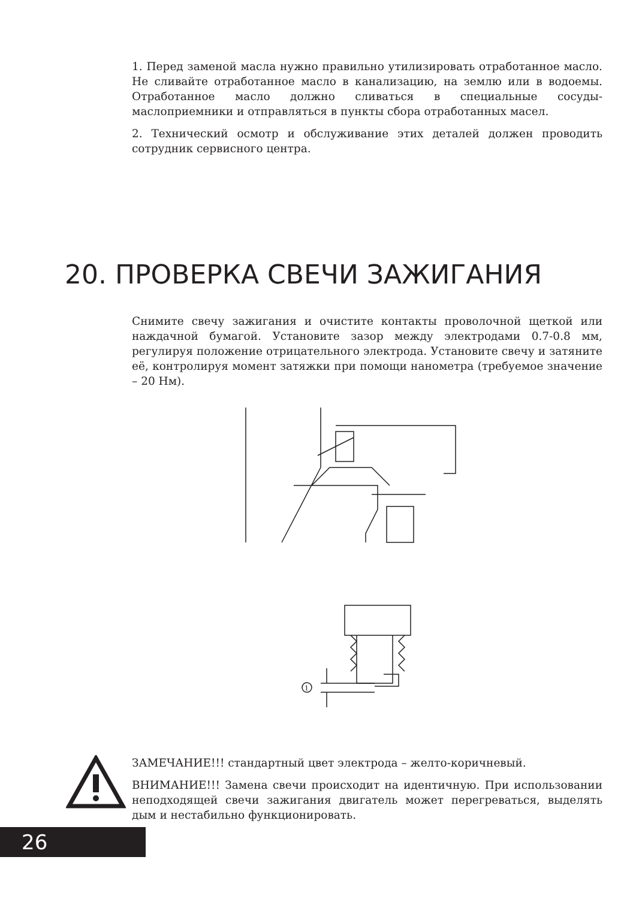1. Перед заменой масла нужно правильно утилизировать отработанное масло. Не сливайте отработанное масло в канализацию, на землю или в водоемы. Отработанное масло должно сливаться в специальные сосуды-маслоприемники и отправляться в пункты сбора отработанных масел.
2. Технический осмотр и обслуживание этих деталей должен проводить сотрудник сервисного центра.
20. ПРОВЕРКА СВЕЧИ ЗАЖИГАНИЯ
Снимите свечу зажигания и очистите контакты проволочной щеткой или наждачной бумагой. Установите зазор между электродами 0.7-0.8 мм, регулируя положение отрицательного электрода. Установите свечу и затяните её, контролируя момент затяжки при помощи нанометра (требуемое значение – 20 Нм).
1
ЗАМЕЧАНИЕ!!! стандартный цвет электрода – желто-коричневый.
ВНИМАНИЕ!!! Замена свечи происходит на идентичную. При использовании неподходящей свечи зажигания двигатель может перегреваться, выделять дым и нестабильно функционировать.
26